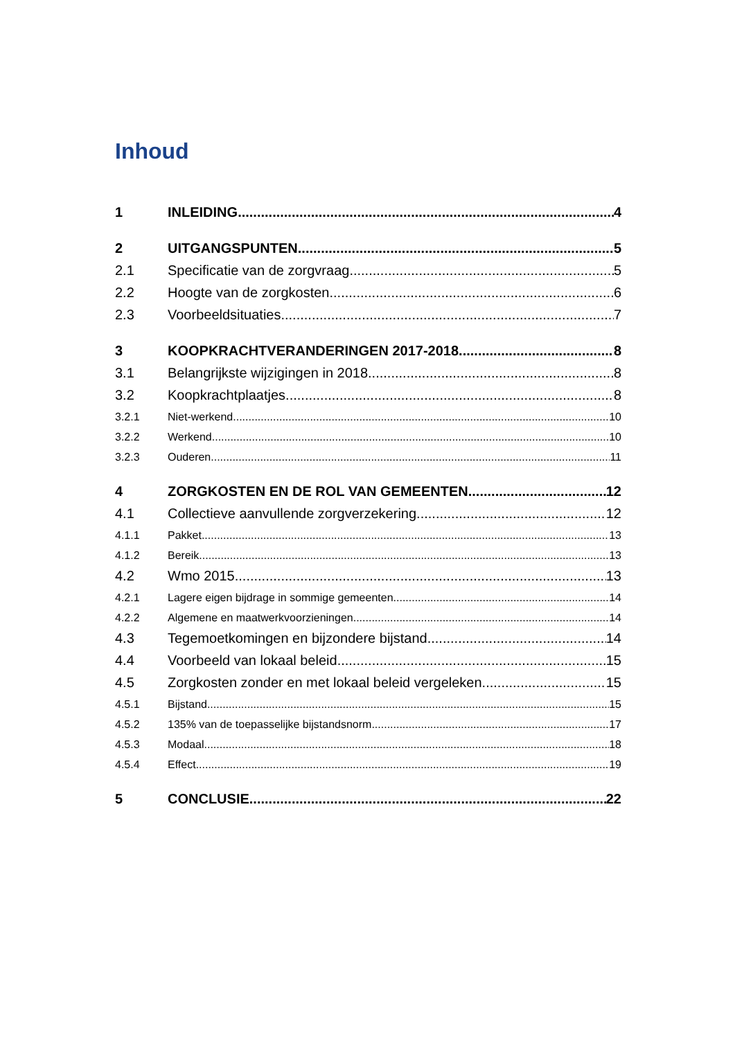Inhoud
1 INLEIDING 4
2 UITGANGSPUNTEN 5
2.1 Specificatie van de zorgvraag 5
2.2 Hoogte van de zorgkosten 6
2.3 Voorbeeldsituaties 7
3 KOOPKRACHTVERANDERINGEN 2017-2018 8
3.1 Belangrijkste wijzigingen in 2018 8
3.2 Koopkrachtplaatjes 8
3.2.1 Niet-werkend 10
3.2.2 Werkend 10
3.2.3 Ouderen 11
4 ZORGKOSTEN EN DE ROL VAN GEMEENTEN 12
4.1 Collectieve aanvullende zorgverzekering 12
4.1.1 Pakket 13
4.1.2 Bereik 13
4.2 Wmo 2015 13
4.2.1 Lagere eigen bijdrage in sommige gemeenten 14
4.2.2 Algemene en maatwerkvoorzieningen 14
4.3 Tegemoetkomingen en bijzondere bijstand 14
4.4 Voorbeeld van lokaal beleid 15
4.5 Zorgkosten zonder en met lokaal beleid vergeleken 15
4.5.1 Bijstand 15
4.5.2 135% van de toepasselijke bijstandsnorm 17
4.5.3 Modaal 18
4.5.4 Effect 19
5 CONCLUSIE 22